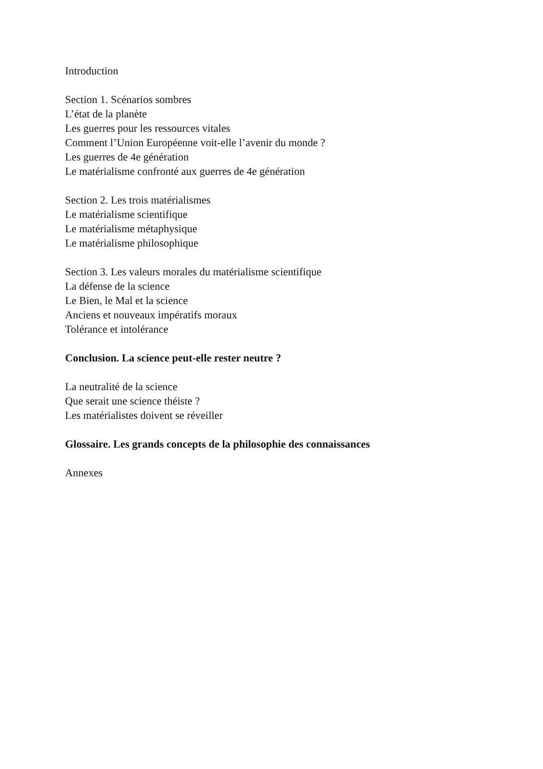Introduction
Section 1. Scénarios sombres
L’état de la planète
Les guerres pour les ressources vitales
Comment l’Union Européenne voit-elle l’avenir du monde ?
Les guerres de 4e génération
Le matérialisme confronté aux guerres de 4e génération
Section 2. Les trois matérialismes
Le matérialisme scientifique
Le matérialisme métaphysique
Le matérialisme philosophique
Section 3. Les valeurs morales du matérialisme scientifique
La défense de la science
Le Bien, le Mal et la science
Anciens et nouveaux impératifs moraux
Tolérance et intolérance
Conclusion. La science peut-elle rester neutre ?
La neutralité de la science
Que serait une science théiste ?
Les matérialistes doivent se réveiller
Glossaire. Les grands concepts de la philosophie des connaissances
Annexes